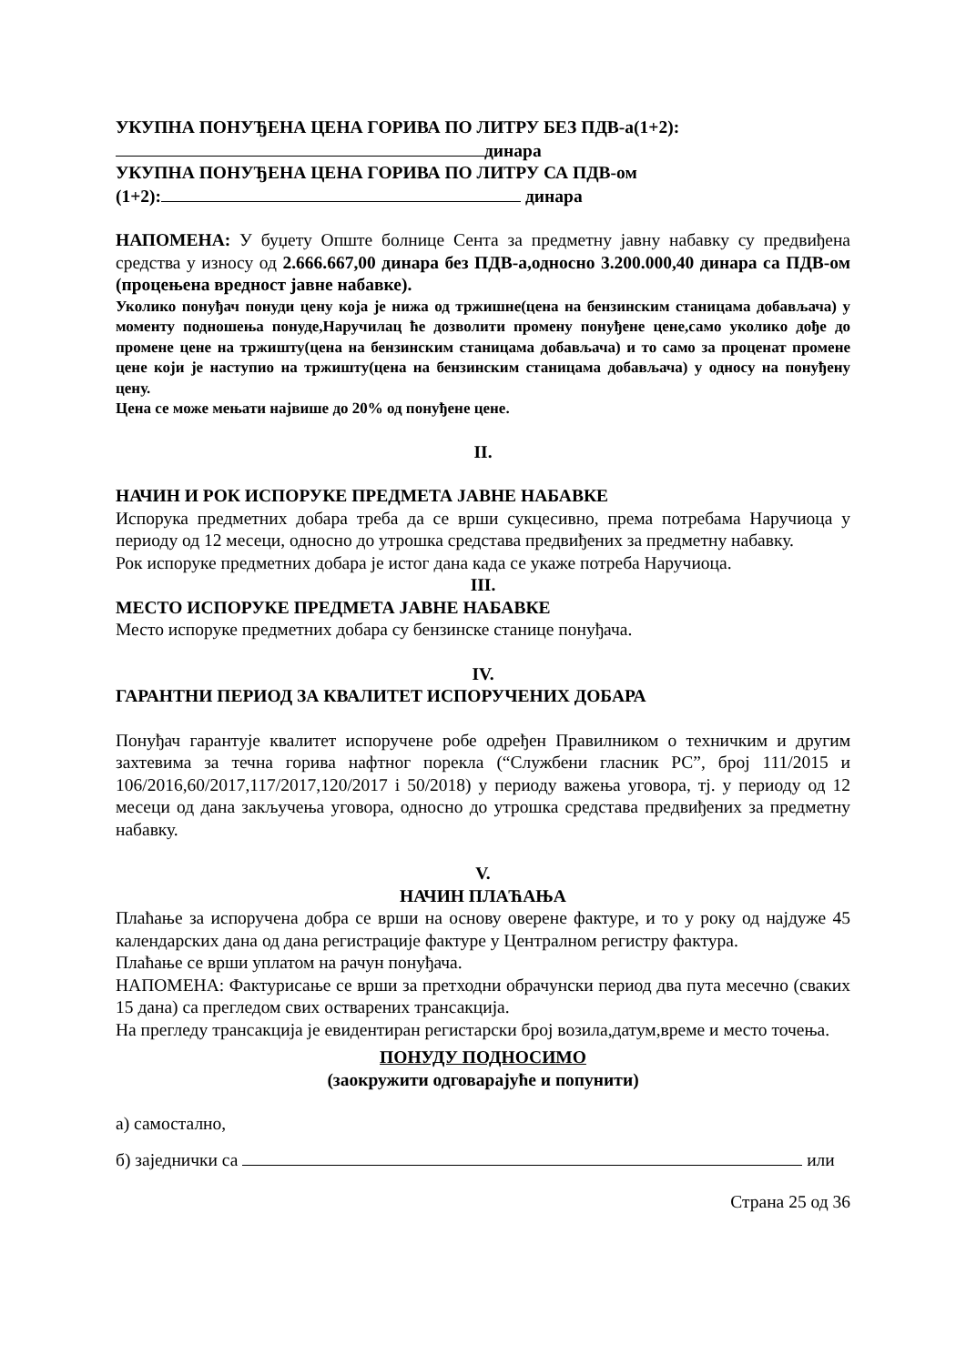УКУПНА ПОНУЂЕНА ЦЕНА ГОРИВА ПО ЛИТРУ БЕЗ ПДВ-а(1+2):
динара
УКУПНА ПОНУЂЕНА ЦЕНА ГОРИВА ПО ЛИТРУ СА ПДВ-ом
(1+2): динара
НАПОМЕНА: У буџету Опште болнице Сента за предметну јавну набавку су предвиђена средства у износу од 2.666.667,00 динара без ПДВ-а,односно 3.200.000,40 динара са ПДВ-ом (процењена вредност јавне набавке).
Уколико понуђач понуди цену која је нижа од тржишне(цена на бензинским станицама добављача) у моменту подношења понуде,Наручилац ће дозволити промену понуђене цене,само уколико дође до промене цене на тржишту(цена на бензинским станицама добављача) и то само за проценат промене цене који је наступио на тржишту(цена на бензинским станицама добављача) у односу на понуђену цену.
Цена се може мењати највише до 20% од понуђене цене.
II.
НАЧИН И РОК ИСПОРУКЕ ПРЕДМЕТА ЈАВНЕ НАБАВКЕ
Испорука предметних добара треба да се врши сукцесивно, према потребама Наручиоца у периоду од 12 месеци, односно до утрошка средстава предвиђених за предметну набавку.
Рок испоруке предметних добара је истог дана када се укаже потреба Наручиоца.
III.
МЕСТО ИСПОРУКЕ ПРЕДМЕТА ЈАВНЕ НАБАВКЕ
Место испоруке предметних добара су бензинске станице понуђача.
IV.
ГАРАНТНИ ПЕРИОД ЗА КВАЛИТЕТ ИСПОРУЧЕНИХ ДОБАРА
Понуђач гарантује квалитет испоручене робе одређен Правилником о техничким и другим захтевима за течна горива нафтног порекла (“Службени гласник РС”, број 111/2015 и 106/2016,60/2017,117/2017,120/2017 i 50/2018) у периоду важења уговора, тј. у периоду од 12 месеци од дана закључења уговора, односно до утрошка средстава предвиђених за предметну набавку.
V.
НАЧИН ПЛАЋАЊА
Плаћање за испоручена добра се врши на основу оверене фактуре, и то у року од најдуже 45 календарских дана од дана регистрације фактуре у Централном регистру фактура.
Плаћање се врши уплатом на рачун понуђача.
НАПОМЕНА: Фактурисање се врши за претходни обрачунски период два пута месечно (сваких 15 дана) са прегледом свих остварених трансакција.
На прегледу трансакција је евидентиран регистарски број возила,датум,време и место точења.
ПОНУДУ ПОДНОСИМО
(заокружити одговарајуће и попунити)
а) самостално,
б) заједнички са или
Страна 25 од 36